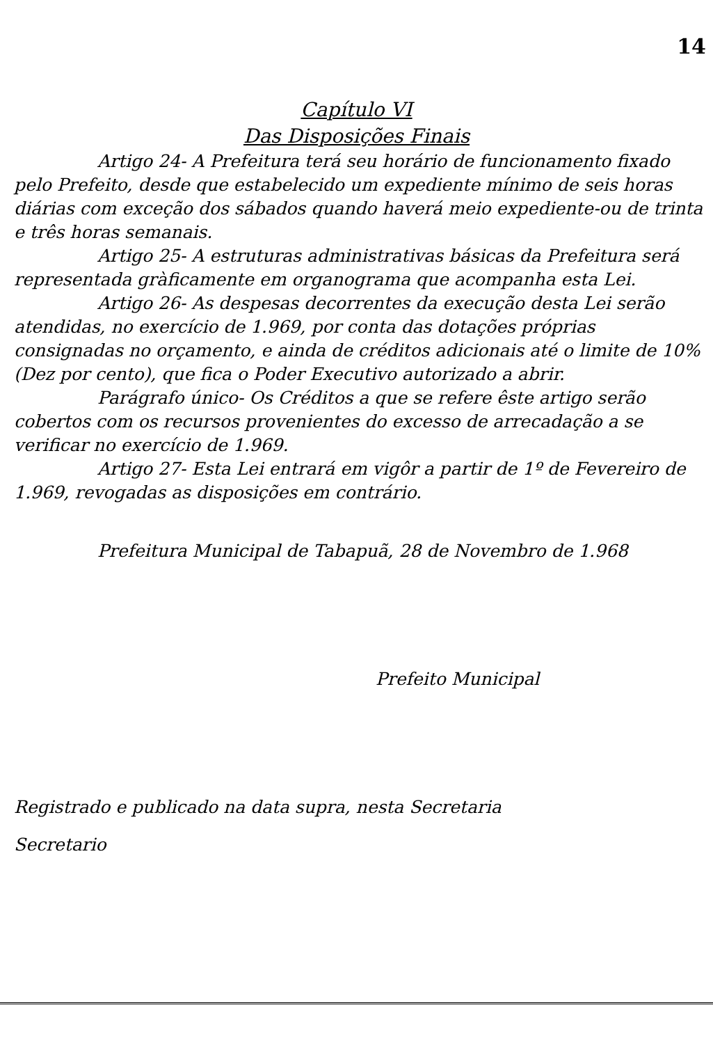14
Capítulo VI
Das Disposições Finais
Artigo 24- A Prefeitura terá seu horário de funcionamento fixado pelo Prefeito, desde que estabelecido um expediente mínimo de seis horas diárias com exceção dos sábados quando haverá meio expediente-ou de trinta e três horas semanais.
Artigo 25- A estruturas administrativas básicas da Prefeitura será representada gràficamente em organograma que acompanha esta Lei.
Artigo 26- As despesas decorrentes da execução desta Lei serão atendidas, no exercício de 1.969, por conta das dotações próprias consignadas no orçamento, e ainda de créditos adicionais até o limite de 10% (Dez por cento), que fica o Poder Executivo autorizado a abrir.
Parágrafo único- Os Créditos a que se refere êste artigo serão cobertos com os recursos provenientes do excesso de arrecadação a se verificar no exercício de 1.969.
Artigo 27- Esta Lei entrará em vigôr a partir de 1º de Fevereiro de 1.969, revogadas as disposições em contrário.
Prefeitura Municipal de Tabapuã, 28 de Novembro de 1.968
Prefeito Municipal
Registrado e publicado na data supra, nesta Secretaria
Secretario